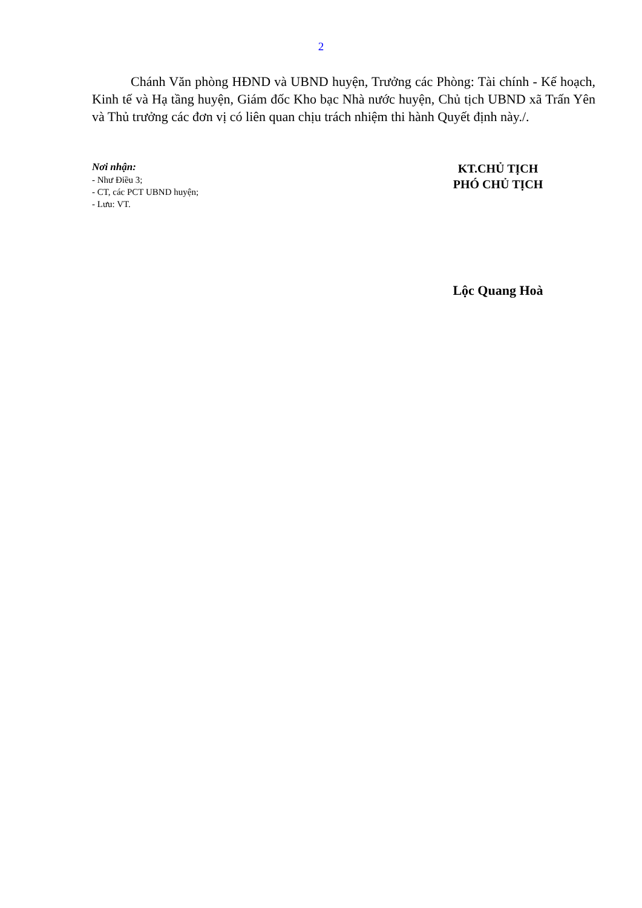2
Chánh Văn phòng HĐND và UBND huyện, Trưởng các Phòng: Tài chính - Kế hoạch, Kinh tế và Hạ tầng huyện, Giám đốc Kho bạc Nhà nước huyện, Chủ tịch UBND xã Trấn Yên và Thủ trưởng các đơn vị có liên quan chịu trách nhiệm thi hành Quyết định này./.
Nơi nhận:
- Như Điều 3;
- CT, các PCT UBND huyện;
- Lưu: VT.
KT.CHỦ TỊCH
PHÓ CHỦ TỊCH
Lộc Quang Hoà